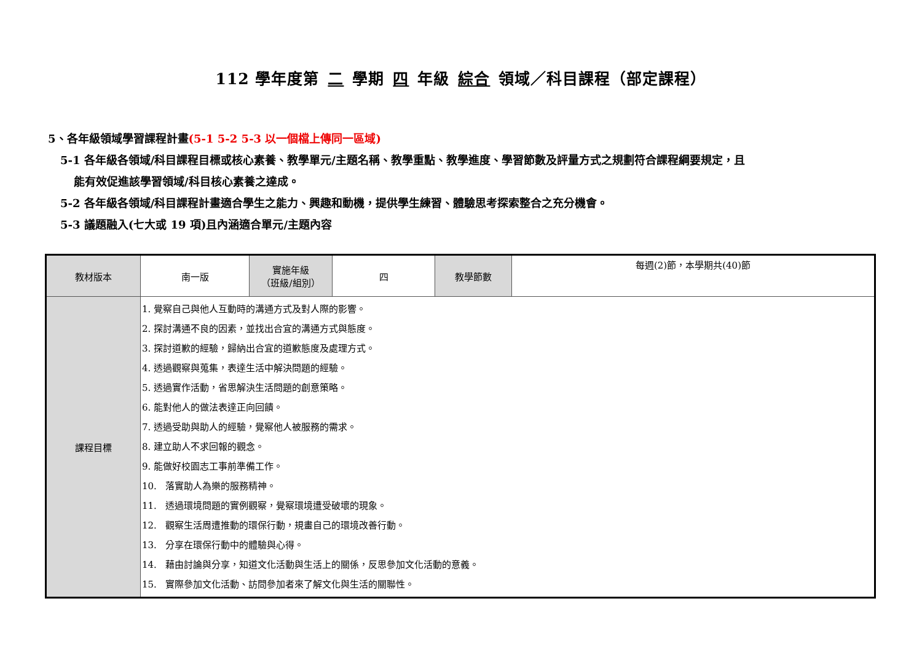112 學年度第 二 學期 四 年級 綜合 領域／科目課程（部定課程）
5、各年級領域學習課程計畫(5-1 5-2 5-3 以一個檔上傳同一區域)
5-1 各年級各領域/科目課程目標或核心素養、教學單元/主題名稱、教學重點、教學進度、學習節數及評量方式之規劃符合課程綱要規定，且
能有效促進該學習領域/科目核心素養之達成。
5-2 各年級各領域/科目課程計畫適合學生之能力、興趣和動機，提供學生練習、體驗思考探索整合之充分機會。
5-3 議題融入(七大或 19 項)且內涵適合單元/主題內容
| 教材版本 | 南一版 | 實施年級 （班級/組別） | 四 | 教學節數 | 每週(2)節，本學期共(40)節 |
| 課程目標 | 1. 覺察自己與他人互動時的溝通方式及對人際的影響。 2. 探討溝通不良的因素，並找出合宜的溝通方式與態度。 3. 探討道歉的經驗，歸納出合宜的道歉態度及處理方式。 4. 透過觀察與蒐集，表達生活中解決問題的經驗。 5. 透過實作活動，省思解決生活問題的創意策略。 6. 能對他人的做法表達正向回饋。 7. 透過受助與助人的經驗，覺察他人被服務的需求。 8. 建立助人不求回報的觀念。 9. 能做好校園志工事前準備工作。 10. 落實助人為樂的服務精神。 11. 透過環境問題的實例觀察，覺察環境遭受破壞的現象。 12. 觀察生活周遭推動的環保行動，規畫自己的環境改善行動。 13. 分享在環保行動中的體驗與心得。 14. 藉由討論與分享，知道文化活動與生活上的關係，反思參加文化活動的意義。 15. 實際參加文化活動、訪問參加者來了解文化與生活的關聯性。 | | | | |